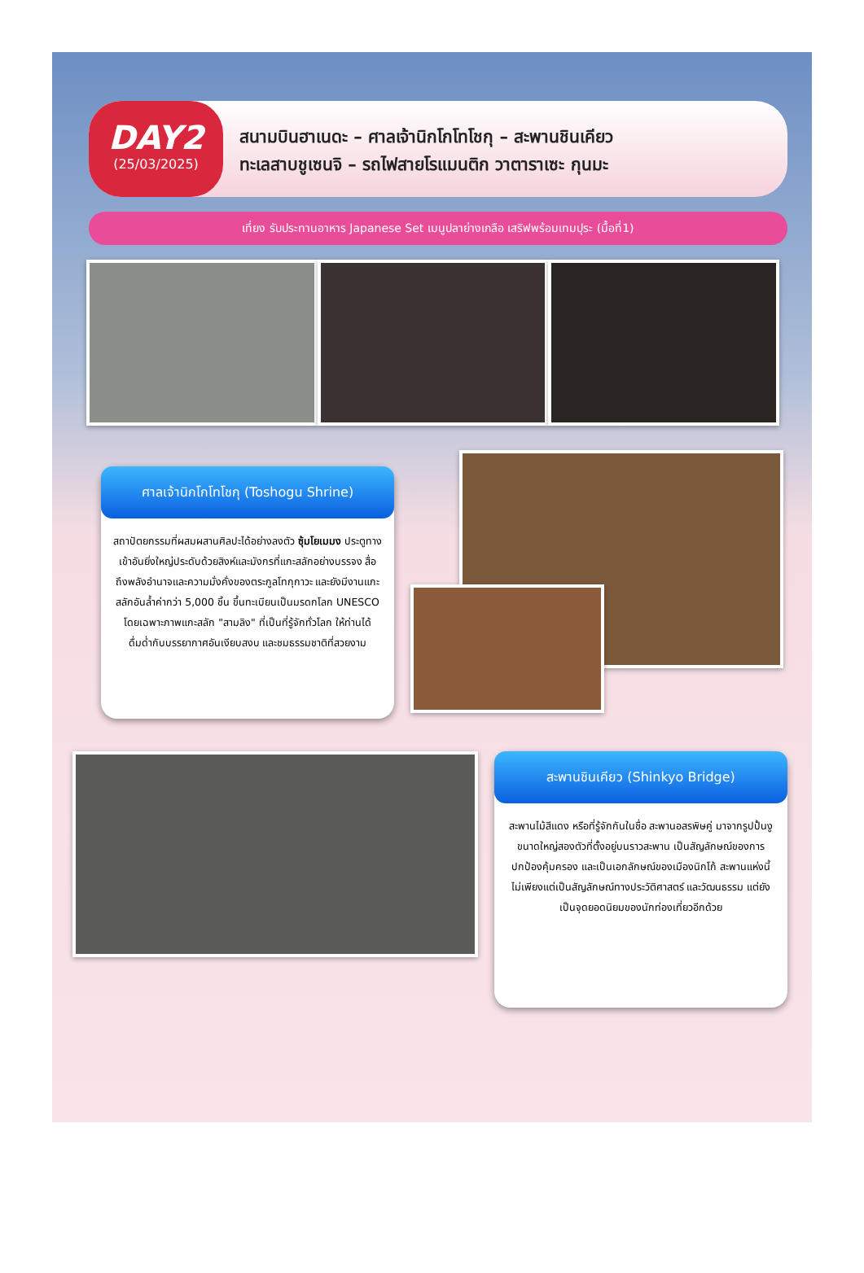DAY2
(25/03/2025)
สนามบินฮาเนดะ – ศาลเจ้านิกโกโทโชกุ – สะพานชินเคียว
ทะเลสาบชูเซนจิ – รถไฟสายโรแมนติก วาตาราเซะ กุนมะ
เที่ยง รับประทานอาหาร Japanese Set เมนูปลาย่างเกลือ เสริฟพร้อมเทมปุระ (มื้อที่1)
ศาลเจ้านิกโกโทโชกุ (Toshogu Shrine)
สถาปัตยกรรมที่ผสมผสานศิลปะได้อย่างลงตัว ซุ้มโยเมมง ประตูทางเข้าอันยิ่งใหญ่ประดับด้วยสิงห์และมังกรที่แกะสลักอย่างบรรจง สื่อถึงพลังอำนาจและความมั่งคั่งของตระกูลโทกุกาวะ และยังมีงานแกะสลักอันล้ำค่ากว่า 5,000 ชิ้น ขึ้นทะเบียนเป็นมรดกโลก UNESCO โดยเฉพาะภาพแกะสลัก "สามลิง" ที่เป็นที่รู้จักทั่วโลก ให้ท่านได้ดื่มด่ำกับบรรยากาศอันเงียบสงบ และชมธรรมชาติที่สวยงาม
สะพานชินเคียว (Shinkyo Bridge)
สะพานไม้สีแดง หรือที่รู้จักกันในชื่อ สะพานอสรพิษคู่ มาจากรูปปั้นงูขนาดใหญ่สองตัวที่ตั้งอยู่บนราวสะพาน เป็นสัญลักษณ์ของการปกป้องคุ้มครอง และเป็นเอกลักษณ์ของเมืองนิกโก้ สะพานแห่งนี้ ไม่เพียงแต่เป็นสัญลักษณ์ทางประวัติศาสตร์ และวัฒนธรรม แต่ยังเป็นจุดยอดนิยมของนักท่องเที่ยวอีกด้วย